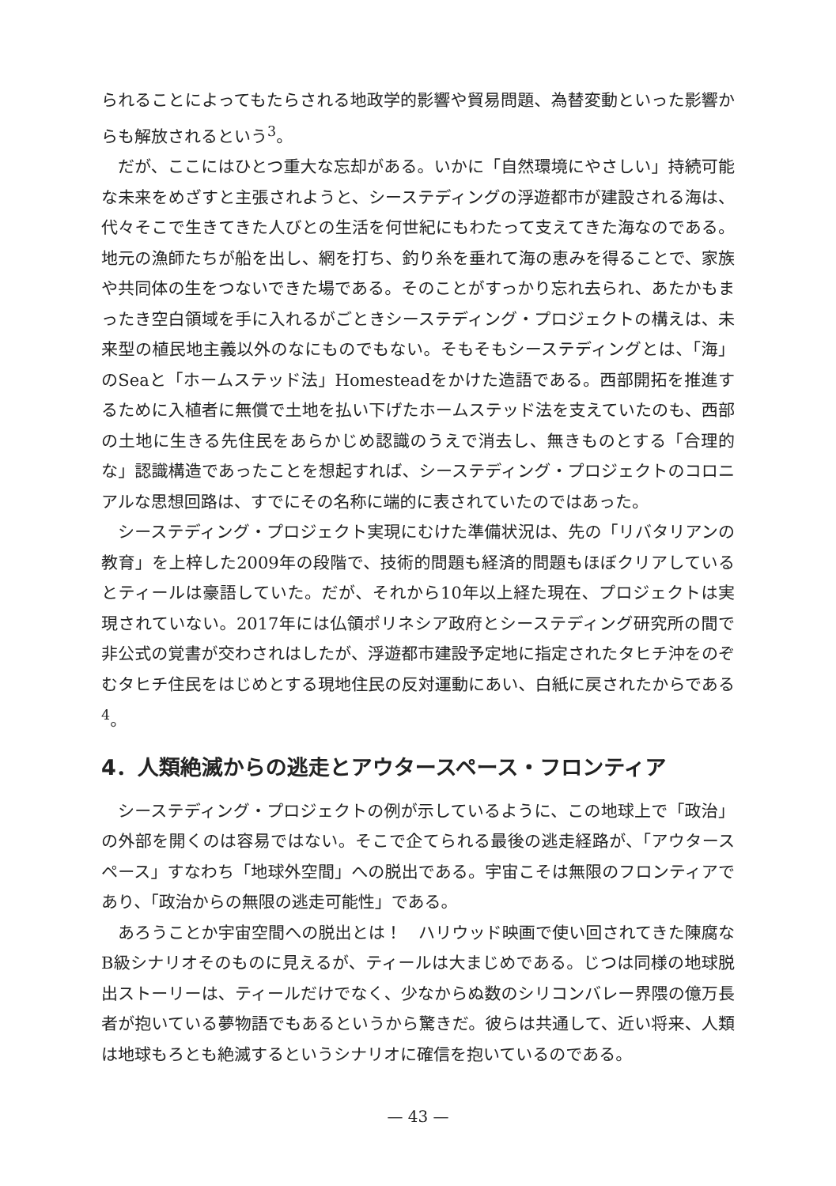られることによってもたらされる地政学的影響や貿易問題、為替変動といった影響からも解放されるという<sup>3</sup>。
だが、ここにはひとつ重大な忘却がある。いかに「自然環境にやさしい」持続可能な未来をめざすと主張されようと、シーステディングの浮遊都市が建設される海は、代々そこで生きてきた人びとの生活を何世紀にもわたって支えてきた海なのである。地元の漁師たちが船を出し、網を打ち、釣り糸を垂れて海の恵みを得ることで、家族や共同体の生をつないできた場である。そのことがすっかり忘れ去られ、あたかもまったき空白領域を手に入れるがごときシーステディング・プロジェクトの構えは、未来型の植民地主義以外のなにものでもない。そもそもシーステディングとは、「海」のSeaと「ホームステッド法」Homesteadをかけた造語である。西部開拓を推進するために入植者に無償で土地を払い下げたホームステッド法を支えていたのも、西部の土地に生きる先住民をあらかじめ認識のうえで消去し、無きものとする「合理的な」認識構造であったことを想起すれば、シーステディング・プロジェクトのコロニアルな思想回路は、すでにその名称に端的に表されていたのではあった。
シーステディング・プロジェクト実現にむけた準備状況は、先の「リバタリアンの教育」を上梓した2009年の段階で、技術的問題も経済的問題もほぼクリアしているとティールは豪語していた。だが、それから10年以上経た現在、プロジェクトは実現されていない。2017年には仏領ポリネシア政府とシーステディング研究所の間で非公式の覚書が交わされはしたが、浮遊都市建設予定地に指定されたタヒチ沖をのぞむタヒチ住民をはじめとする現地住民の反対運動にあい、白紙に戻されたからである<sup>4</sup>。
4．人類絶滅からの逃走とアウタースペース・フロンティア
シーステディング・プロジェクトの例が示しているように、この地球上で「政治」の外部を開くのは容易ではない。そこで企てられる最後の逃走経路が、「アウタースペース」すなわち「地球外空間」への脱出である。宇宙こそは無限のフロンティアであり、「政治からの無限の逃走可能性」である。
あろうことか宇宙空間への脱出とは！　ハリウッド映画で使い回されてきた陳腐なB級シナリオそのものに見えるが、ティールは大まじめである。じつは同様の地球脱出ストーリーは、ティールだけでなく、少なからぬ数のシリコンバレー界隈の億万長者が抱いている夢物語でもあるというから驚きだ。彼らは共通して、近い将来、人類は地球もろとも絶滅するというシナリオに確信を抱いているのである。
— 43 —